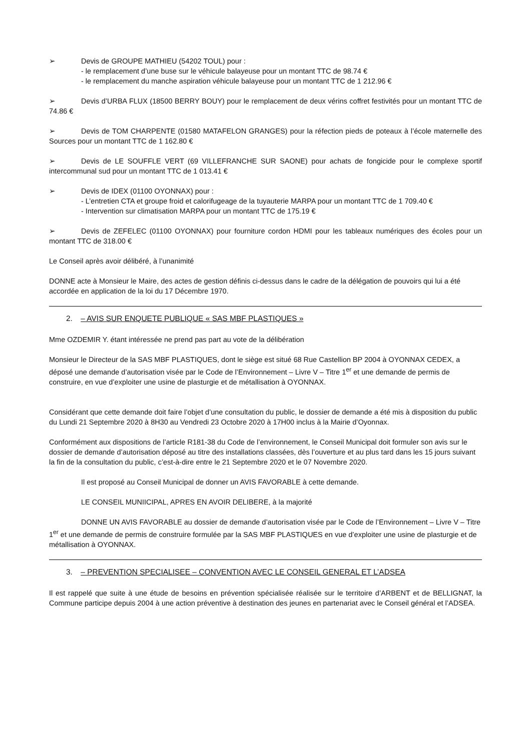➢ Devis de GROUPE MATHIEU (54202 TOUL) pour :
- le remplacement d’une buse sur le véhicule balayeuse pour un montant TTC de 98.74 €
- le remplacement du manche aspiration véhicule balayeuse pour un montant TTC de 1 212.96 €
➢ Devis d’URBA FLUX (18500 BERRY BOUY) pour le remplacement de deux vérins coffret festivités pour un montant TTC de 74.86 €
➢ Devis de TOM CHARPENTE (01580 MATAFELON GRANGES) pour la réfection pieds de poteaux à l’école maternelle des Sources pour un montant TTC de 1 162.80 €
➢ Devis de LE SOUFFLE VERT (69 VILLEFRANCHE SUR SAONE) pour achats de fongicide pour le complexe sportif intercommunal sud pour un montant TTC de 1 013.41 €
➢ Devis de IDEX (01100 OYONNAX) pour :
- L’entretien CTA et groupe froid et calorifugeage de la tuyauterie MARPA pour un montant TTC de 1 709.40 €
- Intervention sur climatisation MARPA pour un montant TTC de 175.19 €
➢ Devis de ZEFELEC (01100 OYONNAX) pour fourniture cordon HDMI pour les tableaux numériques des écoles pour un montant TTC de 318.00 €
Le Conseil après avoir délibéré, à l’unanimité
DONNE acte à Monsieur le Maire, des actes de gestion définis ci-dessus dans le cadre de la délégation de pouvoirs qui lui a été accordée en application de la loi du 17 Décembre 1970.
2. – AVIS SUR ENQUETE PUBLIQUE « SAS MBF PLASTIQUES »
Mme OZDEMIR Y. étant intéressée ne prend pas part au vote de la délibération
Monsieur le Directeur de la SAS MBF PLASTIQUES, dont le siège est situé 68 Rue Castellion BP 2004 à OYONNAX CEDEX, a déposé une demande d’autorisation visée par le Code de l’Environnement – Livre V – Titre 1<sup>er</sup> et une demande de permis de construire, en vue d’exploiter une usine de plasturgie et de métallisation à OYONNAX.
Considérant que cette demande doit faire l’objet d’une consultation du public, le dossier de demande a été mis à disposition du public du Lundi 21 Septembre 2020 à 8H30 au Vendredi 23 Octobre 2020 à 17H00 inclus à la Mairie d’Oyonnax.
Conformément aux dispositions de l’article R181-38 du Code de l’environnement, le Conseil Municipal doit formuler son avis sur le dossier de demande d’autorisation déposé au titre des installations classées, dès l’ouverture et au plus tard dans les 15 jours suivant la fin de la consultation du public, c’est-à-dire entre le 21 Septembre 2020 et le 07 Novembre 2020.
Il est proposé au Conseil Municipal de donner un AVIS FAVORABLE à cette demande.
LE CONSEIL MUNIICIPAL, APRES EN AVOIR DELIBERE, à la majorité
DONNE UN AVIS FAVORABLE au dossier de demande d’autorisation visée par le Code de l’Environnement – Livre V – Titre 1<sup>er</sup> et une demande de permis de construire formulée par la SAS MBF PLASTIQUES en vue d’exploiter une usine de plasturgie et de métallisation à OYONNAX.
3. – PREVENTION SPECIALISEE – CONVENTION AVEC LE CONSEIL GENERAL ET L’ADSEA
Il est rappelé que suite à une étude de besoins en prévention spécialisée réalisée sur le territoire d’ARBENT et de BELLIGNAT, la Commune participe depuis 2004 à une action préventive à destination des jeunes en partenariat avec le Conseil général et l’ADSEA.